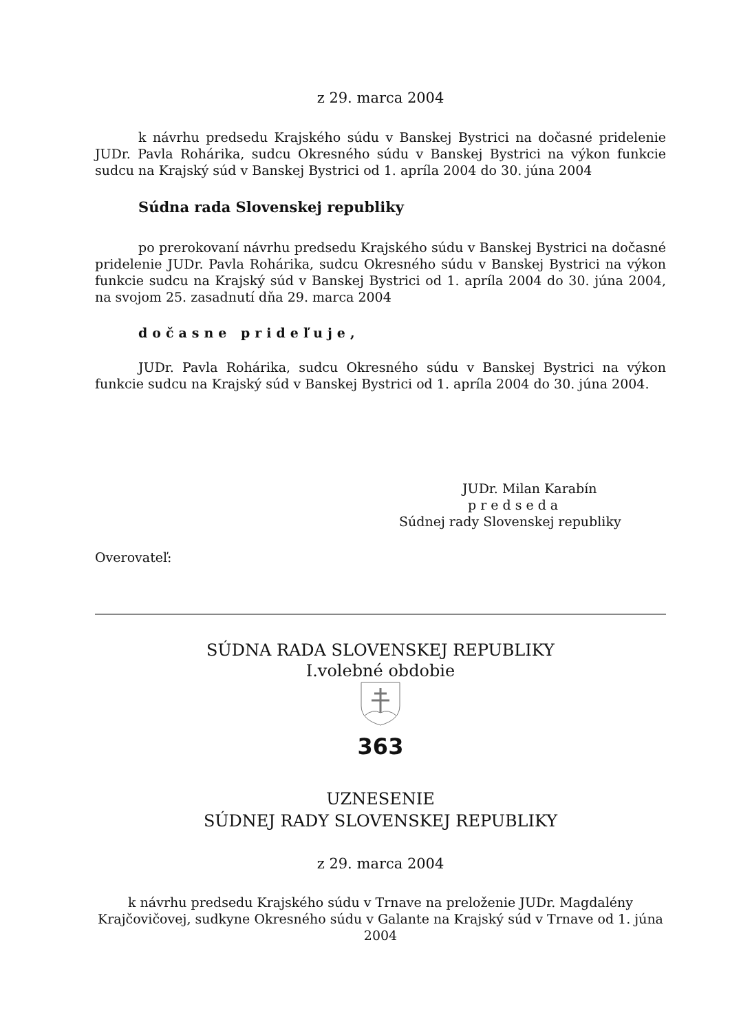z 29. marca 2004
k návrhu predsedu Krajského súdu v Banskej Bystrici na dočasné pridelenie JUDr. Pavla Rohárika, sudcu Okresného súdu v Banskej Bystrici na výkon funkcie sudcu na Krajský súd v Banskej Bystrici od 1. apríla 2004 do 30. júna 2004
Súdna rada Slovenskej republiky
po prerokovaní návrhu predsedu Krajského súdu v Banskej Bystrici na dočasné pridelenie JUDr. Pavla Rohárika, sudcu Okresného súdu v Banskej Bystrici na výkon funkcie sudcu na Krajský súd v Banskej Bystrici od 1. apríla 2004 do 30. júna 2004, na svojom 25. zasadnutí dňa 29. marca 2004
dočasne prideľuje,
JUDr. Pavla Rohárika, sudcu Okresného súdu v Banskej Bystrici na výkon funkcie sudcu na Krajský súd v Banskej Bystrici od 1. apríla 2004 do 30. júna 2004.
JUDr. Milan Karabín
predseda
Súdnej rady Slovenskej republiky
Overovateľ:
SÚDNA RADA SLOVENSKEJ REPUBLIKY
I.volebné obdobie
363
UZNESENIE
SÚDNEJ RADY SLOVENSKEJ REPUBLIKY
z 29. marca 2004
k návrhu predsedu Krajského súdu v Trnave na preloženie JUDr. Magdalény Krajčovičovej, sudkyne Okresného súdu v Galante na Krajský súd v Trnave od 1. júna 2004